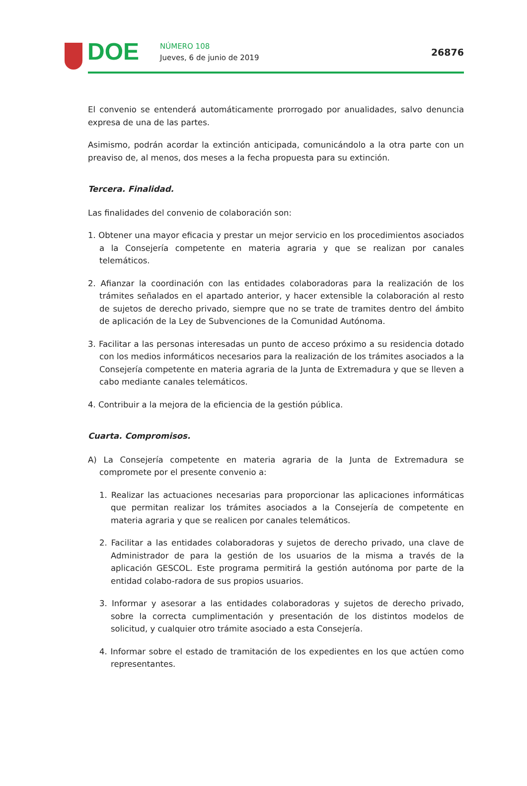DOE NÚMERO 108
Jueves, 6 de junio de 2019 26876
El convenio se entenderá automáticamente prorrogado por anualidades, salvo denuncia expresa de una de las partes.
Asimismo, podrán acordar la extinción anticipada, comunicándolo a la otra parte con un preaviso de, al menos, dos meses a la fecha propuesta para su extinción.
Tercera. Finalidad.
Las finalidades del convenio de colaboración son:
1. Obtener una mayor eficacia y prestar un mejor servicio en los procedimientos asociados a la Consejería competente en materia agraria y que se realizan por canales telemáticos.
2. Afianzar la coordinación con las entidades colaboradoras para la realización de los trámites señalados en el apartado anterior, y hacer extensible la colaboración al resto de sujetos de derecho privado, siempre que no se trate de tramites dentro del ámbito de aplicación de la Ley de Subvenciones de la Comunidad Autónoma.
3. Facilitar a las personas interesadas un punto de acceso próximo a su residencia dotado con los medios informáticos necesarios para la realización de los trámites asociados a la Consejería competente en materia agraria de la Junta de Extremadura y que se lleven a cabo mediante canales telemáticos.
4. Contribuir a la mejora de la eficiencia de la gestión pública.
Cuarta. Compromisos.
A) La Consejería competente en materia agraria de la Junta de Extremadura se compromete por el presente convenio a:
1. Realizar las actuaciones necesarias para proporcionar las aplicaciones informáticas que permitan realizar los trámites asociados a la Consejería de competente en materia agraria y que se realicen por canales telemáticos.
2. Facilitar a las entidades colaboradoras y sujetos de derecho privado, una clave de Administrador de para la gestión de los usuarios de la misma a través de la aplicación GESCOL. Este programa permitirá la gestión autónoma por parte de la entidad colabo-radora de sus propios usuarios.
3. Informar y asesorar a las entidades colaboradoras y sujetos de derecho privado, sobre la correcta cumplimentación y presentación de los distintos modelos de solicitud, y cualquier otro trámite asociado a esta Consejería.
4. Informar sobre el estado de tramitación de los expedientes en los que actúen como representantes.